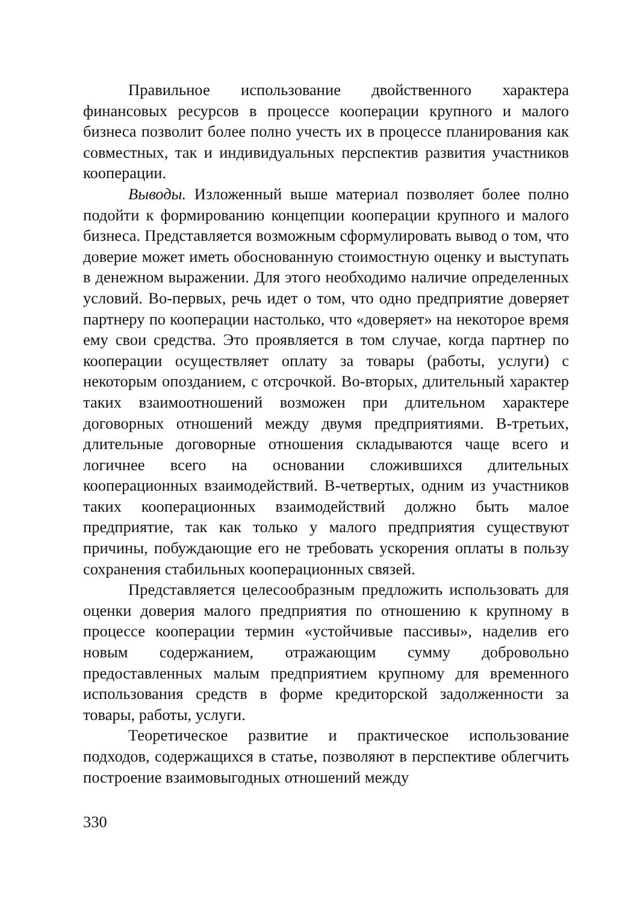Правильное использование двойственного характера финансовых ресурсов в процессе кооперации крупного и малого бизнеса позволит более полно учесть их в процессе планирования как совместных, так и индивидуальных перспектив развития участников кооперации.
Выводы. Изложенный выше материал позволяет более полно подойти к формированию концепции кооперации крупного и малого бизнеса. Представляется возможным сформулировать вывод о том, что доверие может иметь обоснованную стоимостную оценку и выступать в денежном выражении. Для этого необходимо наличие определенных условий. Во-первых, речь идет о том, что одно предприятие доверяет партнеру по кооперации настолько, что «доверяет» на некоторое время ему свои средства. Это проявляется в том случае, когда партнер по кооперации осуществляет оплату за товары (работы, услуги) с некоторым опозданием, с отсрочкой. Во-вторых, длительный характер таких взаимоотношений возможен при длительном характере договорных отношений между двумя предприятиями. В-третьих, длительные договорные отношения складываются чаще всего и логичнее всего на основании сложившихся длительных кооперационных взаимодействий. В-четвертых, одним из участников таких кооперационных взаимодействий должно быть малое предприятие, так как только у малого предприятия существуют причины, побуждающие его не требовать ускорения оплаты в пользу сохранения стабильных кооперационных связей.
Представляется целесообразным предложить использовать для оценки доверия малого предприятия по отношению к крупному в процессе кооперации термин «устойчивые пассивы», наделив его новым содержанием, отражающим сумму добровольно предоставленных малым предприятием крупному для временного использования средств в форме кредиторской задолженности за товары, работы, услуги.
Теоретическое развитие и практическое использование подходов, содержащихся в статье, позволяют в перспективе облегчить построение взаимовыгодных отношений между
330